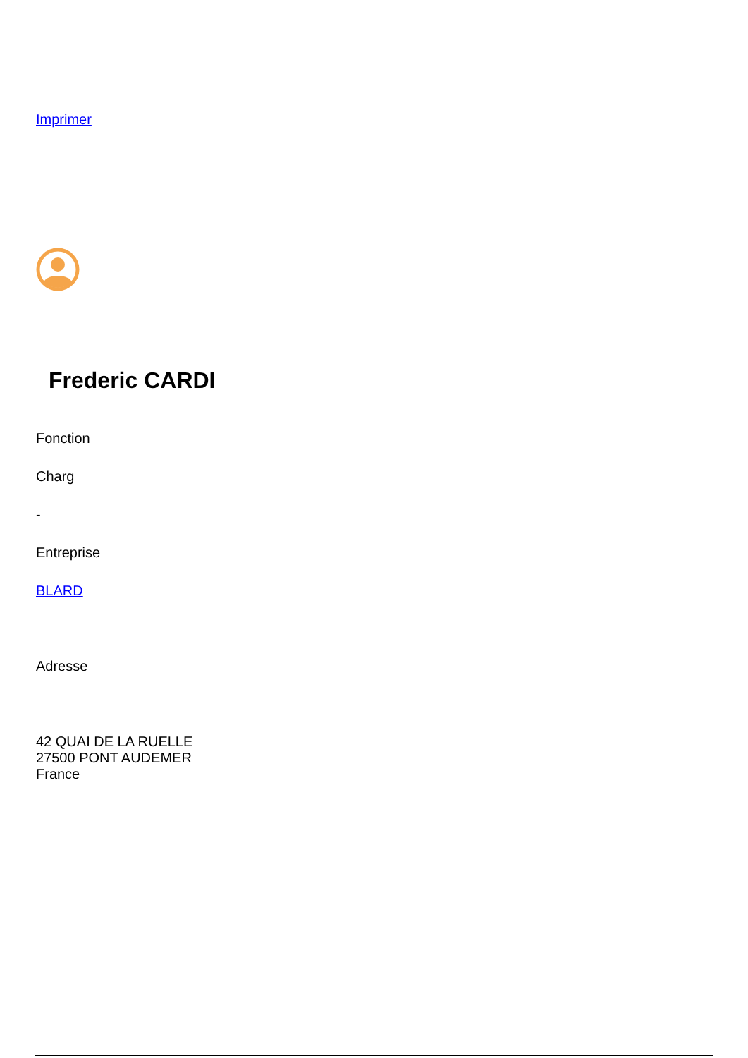Imprimer
Frederic CARDI
Fonction
Charg
-
Entreprise
BLARD
Adresse
42 QUAI DE LA RUELLE
27500 PONT AUDEMER
France